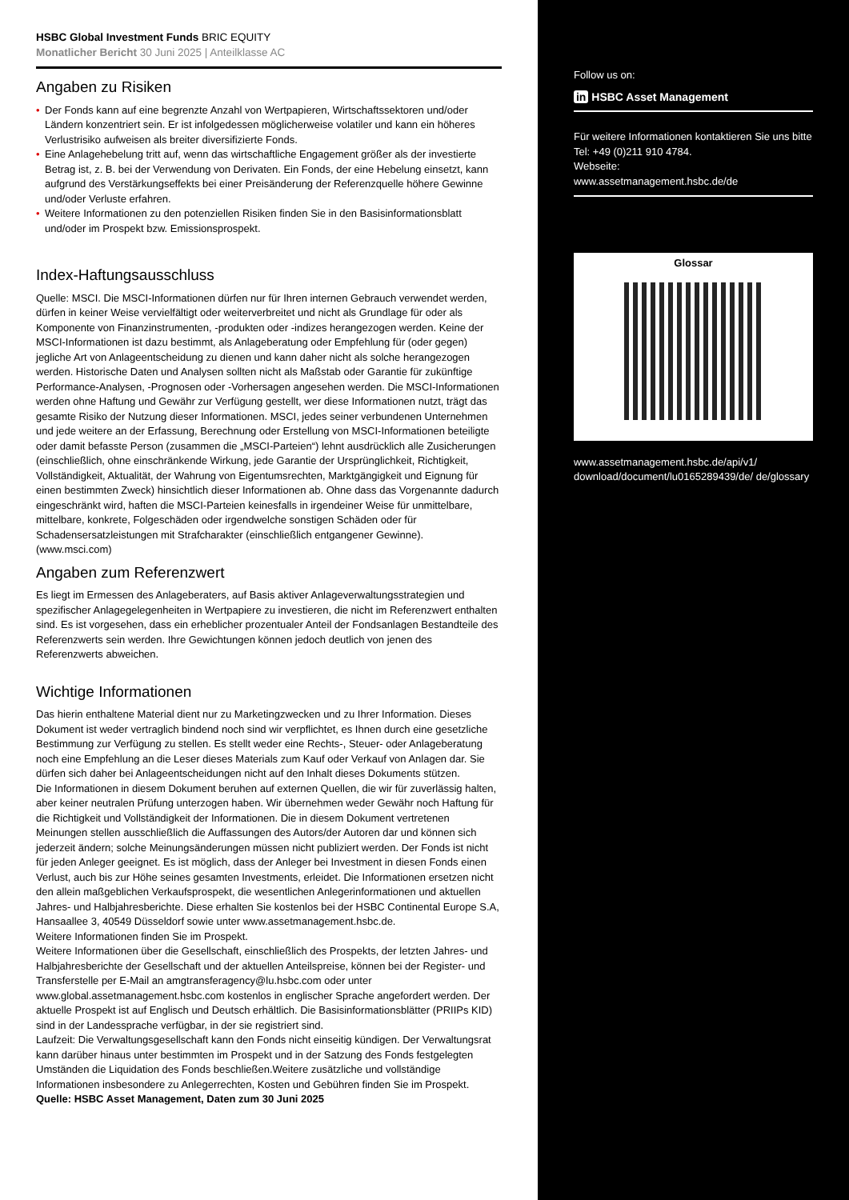HSBC Global Investment Funds BRIC EQUITY
Monatlicher Bericht 30 Juni 2025 | Anteilklasse AC
Angaben zu Risiken
• Der Fonds kann auf eine begrenzte Anzahl von Wertpapieren, Wirtschaftssektoren und/oder Ländern konzentriert sein. Er ist infolgedessen möglicherweise volatiler und kann ein höheres Verlustrisiko aufweisen als breiter diversifizierte Fonds.
• Eine Anlagehebelung tritt auf, wenn das wirtschaftliche Engagement größer als der investierte Betrag ist, z. B. bei der Verwendung von Derivaten. Ein Fonds, der eine Hebelung einsetzt, kann aufgrund des Verstärkungseffekts bei einer Preisänderung der Referenzquelle höhere Gewinne und/oder Verluste erfahren.
• Weitere Informationen zu den potenziellen Risiken finden Sie in den Basisinformationsblatt und/oder im Prospekt bzw. Emissionsprospekt.
Index-Haftungsausschluss
Quelle: MSCI. Die MSCI-Informationen dürfen nur für Ihren internen Gebrauch verwendet werden, dürfen in keiner Weise vervielfältigt oder weiterverbreitet und nicht als Grundlage für oder als Komponente von Finanzinstrumenten, -produkten oder -indizes herangezogen werden. Keine der MSCI-Informationen ist dazu bestimmt, als Anlageberatung oder Empfehlung für (oder gegen) jegliche Art von Anlageentscheidung zu dienen und kann daher nicht als solche herangezogen werden. Historische Daten und Analysen sollten nicht als Maßstab oder Garantie für zukünftige Performance-Analysen, -Prognosen oder -Vorhersagen angesehen werden. Die MSCI-Informationen werden ohne Haftung und Gewähr zur Verfügung gestellt, wer diese Informationen nutzt, trägt das gesamte Risiko der Nutzung dieser Informationen. MSCI, jedes seiner verbundenen Unternehmen und jede weitere an der Erfassung, Berechnung oder Erstellung von MSCI-Informationen beteiligte oder damit befasste Person (zusammen die „MSCI-Parteien“) lehnt ausdrücklich alle Zusicherungen (einschließlich, ohne einschränkende Wirkung, jede Garantie der Ursprünglichkeit, Richtigkeit, Vollständigkeit, Aktualität, der Wahrung von Eigentumsrechten, Marktgängigkeit und Eignung für einen bestimmten Zweck) hinsichtlich dieser Informationen ab. Ohne dass das Vorgenannte dadurch eingeschränkt wird, haften die MSCI-Parteien keinesfalls in irgendeiner Weise für unmittelbare, mittelbare, konkrete, Folgeschäden oder irgendwelche sonstigen Schäden oder für Schadensersatzleistungen mit Strafcharakter (einschließlich entgangener Gewinne). (www.msci.com)
Angaben zum Referenzwert
Es liegt im Ermessen des Anlageberaters, auf Basis aktiver Anlageverwaltungsstrategien und spezifischer Anlagegelegenheiten in Wertpapiere zu investieren, die nicht im Referenzwert enthalten sind. Es ist vorgesehen, dass ein erheblicher prozentualer Anteil der Fondsanlagen Bestandteile des Referenzwerts sein werden. Ihre Gewichtungen können jedoch deutlich von jenen des Referenzwerts abweichen.
Wichtige Informationen
Das hierin enthaltene Material dient nur zu Marketingzwecken und zu Ihrer Information. Dieses Dokument ist weder vertraglich bindend noch sind wir verpflichtet, es Ihnen durch eine gesetzliche Bestimmung zur Verfügung zu stellen. Es stellt weder eine Rechts-, Steuer- oder Anlageberatung noch eine Empfehlung an die Leser dieses Materials zum Kauf oder Verkauf von Anlagen dar. Sie dürfen sich daher bei Anlageentscheidungen nicht auf den Inhalt dieses Dokuments stützen.
Die Informationen in diesem Dokument beruhen auf externen Quellen, die wir für zuverlässig halten, aber keiner neutralen Prüfung unterzogen haben. Wir übernehmen weder Gewähr noch Haftung für die Richtigkeit und Vollständigkeit der Informationen. Die in diesem Dokument vertretenen Meinungen stellen ausschließlich die Auffassungen des Autors/der Autoren dar und können sich jederzeit ändern; solche Meinungsänderungen müssen nicht publiziert werden. Der Fonds ist nicht für jeden Anleger geeignet. Es ist möglich, dass der Anleger bei Investment in diesen Fonds einen Verlust, auch bis zur Höhe seines gesamten Investments, erleidet. Die Informationen ersetzen nicht den allein maßgeblichen Verkaufsprospekt, die wesentlichen Anlegerinformationen und aktuellen Jahres- und Halbjahresberichte. Diese erhalten Sie kostenlos bei der HSBC Continental Europe S.A, Hansaallee 3, 40549 Düsseldorf sowie unter www.assetmanagement.hsbc.de.
Weitere Informationen finden Sie im Prospekt.
Weitere Informationen über die Gesellschaft, einschließlich des Prospekts, der letzten Jahres- und Halbjahresberichte der Gesellschaft und der aktuellen Anteilspreise, können bei der Register- und Transferstelle per E-Mail an amgtransferagency@lu.hsbc.com oder unter www.global.assetmanagement.hsbc.com kostenlos in englischer Sprache angefordert werden. Der aktuelle Prospekt ist auf Englisch und Deutsch erhältlich. Die Basisinformationsblätter (PRIIPs KID) sind in der Landessprache verfügbar, in der sie registriert sind.
Laufzeit: Die Verwaltungsgesellschaft kann den Fonds nicht einseitig kündigen. Der Verwaltungsrat kann darüber hinaus unter bestimmten im Prospekt und in der Satzung des Fonds festgelegten Umständen die Liquidation des Fonds beschließen.Weitere zusätzliche und vollständige Informationen insbesondere zu Anlegerrechten, Kosten und Gebühren finden Sie im Prospekt.
Quelle: HSBC Asset Management, Daten zum 30 Juni 2025
Follow us on:
in HSBC Asset Management
Für weitere Informationen kontaktieren Sie uns bitte Tel: +49 (0)211 910 4784.
Webseite:
www.assetmanagement.hsbc.de/de
Glossar
www.assetmanagement.hsbc.de/api/v1/ download/document/lu0165289439/de/ de/glossary